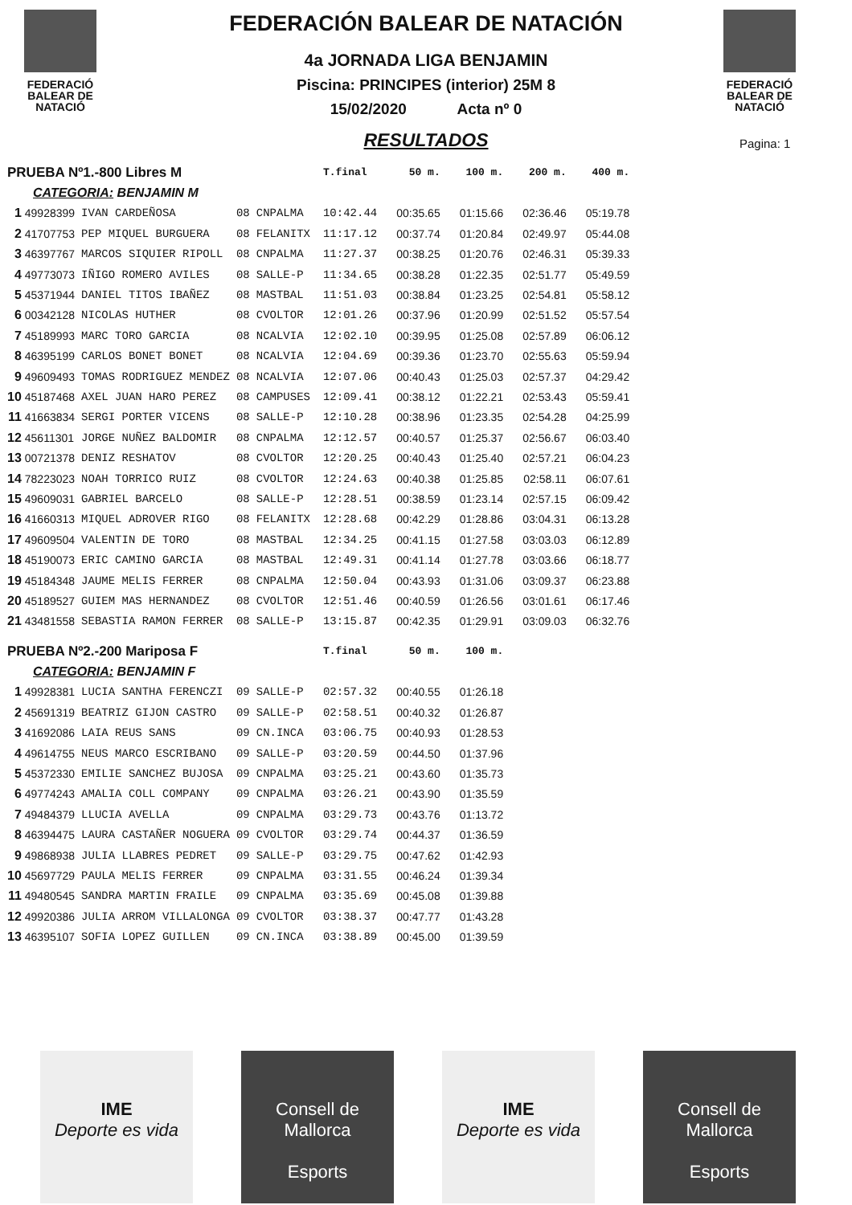FEDERACIÓ
BALEAR DE
NATACIÓ
FEDERACIÓ
BALEAR DE
NATACIÓ
FEDERACIÓN BALEAR DE NATACIÓN
4a JORNADA LIGA BENJAMIN
Piscina: PRINCIPES (interior) 25M 8
15/02/2020 Acta nº 0
RESULTADOS
Pagina: 1
| PRUEBA Nº1.-800 Libres M | | | | | | T.final | 50 m. | 100 m. | 200 m. | 400 m. |
| --- | --- | --- | --- | --- | --- | --- | --- | --- | --- | --- |
| CATEGORIA: BENJAMIN M | | | | | | | | | | |
| 1 | 49928399 | IVAN CARDEÑOSA | 08 | CNPALMA | | 10:42.44 | 00:35.65 | 01:15.66 | 02:36.46 | 05:19.78 |
| 2 | 41707753 | PEP MIQUEL BURGUERA | 08 | FELANITX | | 11:17.12 | 00:37.74 | 01:20.84 | 02:49.97 | 05:44.08 |
| 3 | 46397767 | MARCOS SIQUIER RIPOLL | 08 | CNPALMA | | 11:27.37 | 00:38.25 | 01:20.76 | 02:46.31 | 05:39.33 |
| 4 | 49773073 | IÑIGO ROMERO AVILES | 08 | SALLE-P | | 11:34.65 | 00:38.28 | 01:22.35 | 02:51.77 | 05:49.59 |
| 5 | 45371944 | DANIEL TITOS IBAÑEZ | 08 | MASTBAL | | 11:51.03 | 00:38.84 | 01:23.25 | 02:54.81 | 05:58.12 |
| 6 | 00342128 | NICOLAS HUTHER | 08 | CVOLTOR | | 12:01.26 | 00:37.96 | 01:20.99 | 02:51.52 | 05:57.54 |
| 7 | 45189993 | MARC TORO GARCIA | 08 | NCALVIA | | 12:02.10 | 00:39.95 | 01:25.08 | 02:57.89 | 06:06.12 |
| 8 | 46395199 | CARLOS BONET BONET | 08 | NCALVIA | | 12:04.69 | 00:39.36 | 01:23.70 | 02:55.63 | 05:59.94 |
| 9 | 49609493 | TOMAS RODRIGUEZ MENDEZ | 08 | NCALVIA | | 12:07.06 | 00:40.43 | 01:25.03 | 02:57.37 | 04:29.42 |
| 10 | 45187468 | AXEL JUAN HARO PEREZ | 08 | CAMPUSES | | 12:09.41 | 00:38.12 | 01:22.21 | 02:53.43 | 05:59.41 |
| 11 | 41663834 | SERGI PORTER VICENS | 08 | SALLE-P | | 12:10.28 | 00:38.96 | 01:23.35 | 02:54.28 | 04:25.99 |
| 12 | 45611301 | JORGE NUÑEZ BALDOMIR | 08 | CNPALMA | | 12:12.57 | 00:40.57 | 01:25.37 | 02:56.67 | 06:03.40 |
| 13 | 00721378 | DENIZ RESHATOV | 08 | CVOLTOR | | 12:20.25 | 00:40.43 | 01:25.40 | 02:57.21 | 06:04.23 |
| 14 | 78223023 | NOAH TORRICO RUIZ | 08 | CVOLTOR | | 12:24.63 | 00:40.38 | 01:25.85 | 02:58.11 | 06:07.61 |
| 15 | 49609031 | GABRIEL BARCELO | 08 | SALLE-P | | 12:28.51 | 00:38.59 | 01:23.14 | 02:57.15 | 06:09.42 |
| 16 | 41660313 | MIQUEL ADROVER RIGO | 08 | FELANITX | | 12:28.68 | 00:42.29 | 01:28.86 | 03:04.31 | 06:13.28 |
| 17 | 49609504 | VALENTIN DE TORO | 08 | MASTBAL | | 12:34.25 | 00:41.15 | 01:27.58 | 03:03.03 | 06:12.89 |
| 18 | 45190073 | ERIC CAMINO GARCIA | 08 | MASTBAL | | 12:49.31 | 00:41.14 | 01:27.78 | 03:03.66 | 06:18.77 |
| 19 | 45184348 | JAUME MELIS FERRER | 08 | CNPALMA | | 12:50.04 | 00:43.93 | 01:31.06 | 03:09.37 | 06:23.88 |
| 20 | 45189527 | GUIEM MAS HERNANDEZ | 08 | CVOLTOR | | 12:51.46 | 00:40.59 | 01:26.56 | 03:01.61 | 06:17.46 |
| 21 | 43481558 | SEBASTIA RAMON FERRER | 08 | SALLE-P | | 13:15.87 | 00:42.35 | 01:29.91 | 03:09.03 | 06:32.76 |
| PRUEBA Nº2.-200 Mariposa F | | | | | | T.final | 50 m. | 100 m. | | |
| CATEGORIA: BENJAMIN F | | | | | | | | | | |
| 1 | 49928381 | LUCIA SANTHA FERENCZI | 09 | SALLE-P | | 02:57.32 | 00:40.55 | 01:26.18 | | |
| 2 | 45691319 | BEATRIZ GIJON CASTRO | 09 | SALLE-P | | 02:58.51 | 00:40.32 | 01:26.87 | | |
| 3 | 41692086 | LAIA REUS SANS | 09 | CN.INCA | | 03:06.75 | 00:40.93 | 01:28.53 | | |
| 4 | 49614755 | NEUS MARCO ESCRIBANO | 09 | SALLE-P | | 03:20.59 | 00:44.50 | 01:37.96 | | |
| 5 | 45372330 | EMILIE SANCHEZ BUJOSA | 09 | CNPALMA | | 03:25.21 | 00:43.60 | 01:35.73 | | |
| 6 | 49774243 | AMALIA COLL COMPANY | 09 | CNPALMA | | 03:26.21 | 00:43.90 | 01:35.59 | | |
| 7 | 49484379 | LLUCIA AVELLA | 09 | CNPALMA | | 03:29.73 | 00:43.76 | 01:13.72 | | |
| 8 | 46394475 | LAURA CASTAÑER NOGUERA | 09 | CVOLTOR | | 03:29.74 | 00:44.37 | 01:36.59 | | |
| 9 | 49868938 | JULIA LLABRES PEDRET | 09 | SALLE-P | | 03:29.75 | 00:47.62 | 01:42.93 | | |
| 10 | 45697729 | PAULA MELIS FERRER | 09 | CNPALMA | | 03:31.55 | 00:46.24 | 01:39.34 | | |
| 11 | 49480545 | SANDRA MARTIN FRAILE | 09 | CNPALMA | | 03:35.69 | 00:45.08 | 01:39.88 | | |
| 12 | 49920386 | JULIA ARROM VILLALONGA | 09 | CVOLTOR | | 03:38.37 | 00:47.77 | 01:43.28 | | |
| 13 | 46395107 | SOFIA LOPEZ GUILLEN | 09 | CN.INCA | | 03:38.89 | 00:45.00 | 01:39.59 | | |
IME
Deporte es vida
Consell de
Mallorca
Esports
IME
Deporte es vida
Consell de
Mallorca
Esports